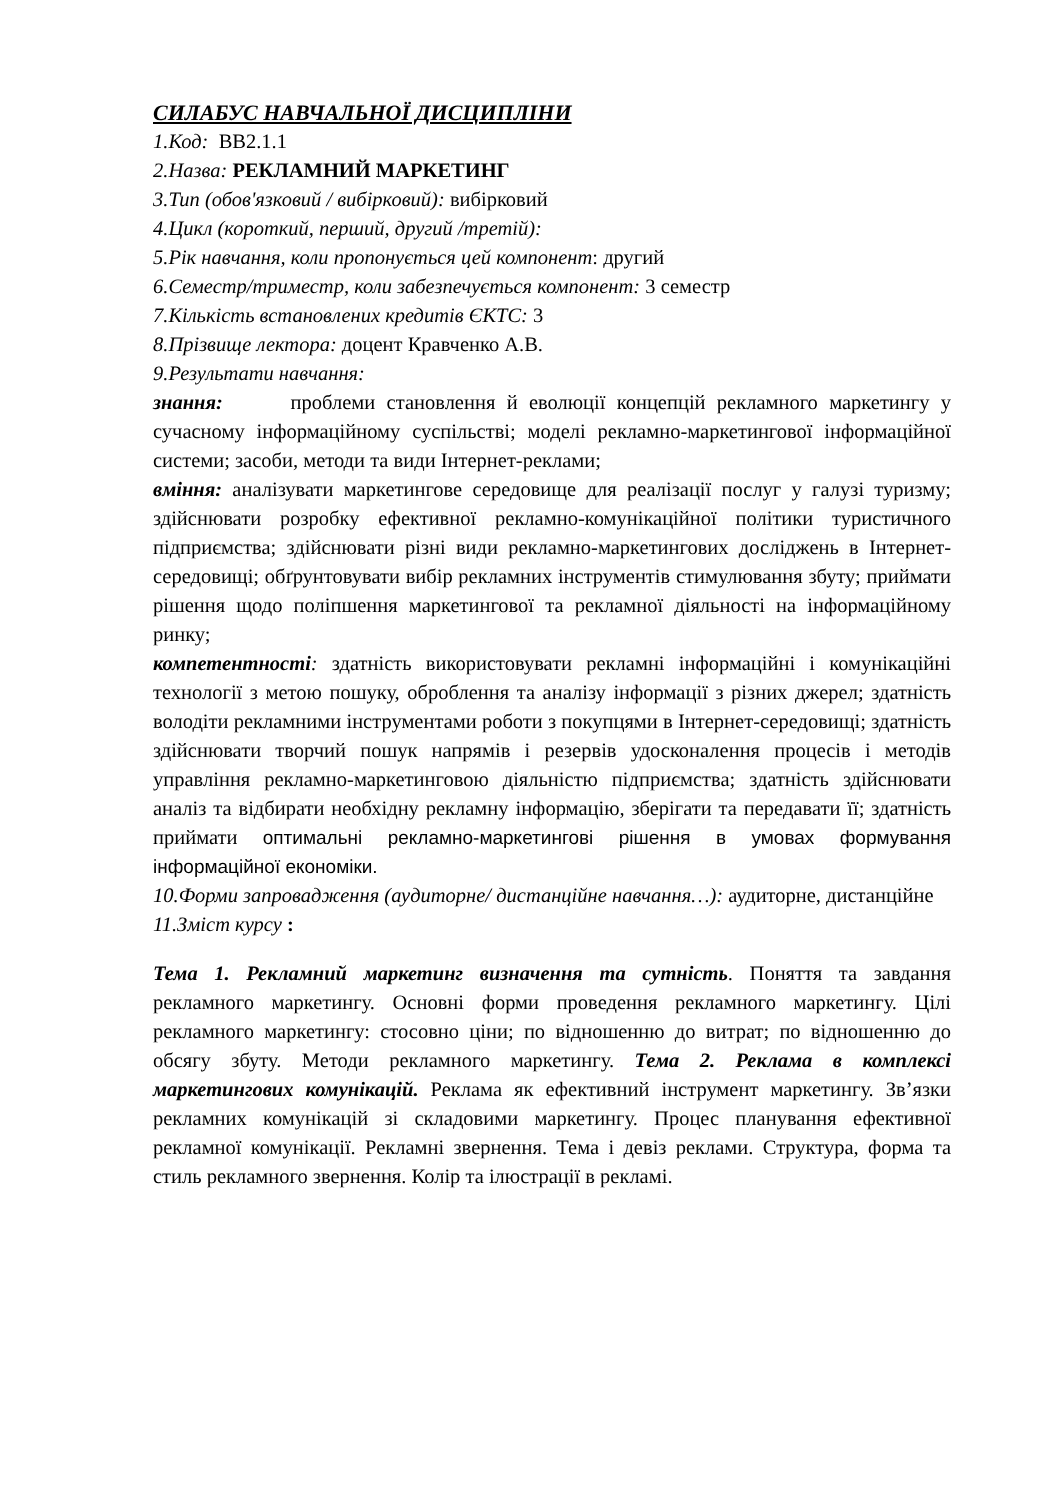СИЛАБУС НАВЧАЛЬНОЇ ДИСЦИПЛІНИ
1.Код: ВВ2.1.1
2.Назва: РЕКЛАМНИЙ МАРКЕТИНГ
3.Тип (обов'язковий / вибірковий): вибірковий
4.Цикл (короткий, перший, другий /третій):
5.Рік навчання, коли пропонується цей компонент: другий
6.Семестр/триместр, коли забезпечується компонент: 3 семестр
7.Кількість встановлених кредитів ЄКТС: 3
8.Прізвище лектора: доцент Кравченко А.В.
9.Результати навчання:
знання: проблеми становлення й еволюції концепцій рекламного маркетингу у сучасному інформаційному суспільстві; моделі рекламно-маркетингової інформаційної системи; засоби, методи та види Інтернет-реклами;
вміння: аналізувати маркетингове середовище для реалізації послуг у галузі туризму; здійснювати розробку ефективної рекламно-комунікаційної політики туристичного підприємства; здійснювати різні види рекламно-маркетингових досліджень в Інтернет-середовищі; обґрунтовувати вибір рекламних інструментів стимулювання збуту; приймати рішення щодо поліпшення маркетингової та рекламної діяльності на інформаційному ринку;
компетентності: здатність використовувати рекламні інформаційні і комунікаційні технології з метою пошуку, оброблення та аналізу інформації з різних джерел; здатність володіти рекламними інструментами роботи з покупцями в Інтернет-середовищі; здатність здійснювати творчий пошук напрямів і резервів удосконалення процесів і методів управління рекламно-маркетинговою діяльністю підприємства; здатність здійснювати аналіз та відбирати необхідну рекламну інформацію, зберігати та передавати її; здатність приймати оптимальні рекламно-маркетингові рішення в умовах формування інформаційної економіки.
10.Форми запровадження (аудиторне/ дистанційне навчання…): аудиторне, дистанційне
11.Зміст курсу :
Тема 1. Рекламний маркетинг визначення та сутність. Поняття та завдання рекламного маркетингу. Основні форми проведення рекламного маркетингу. Цілі рекламного маркетингу: стосовно ціни; по відношенню до витрат; по відношенню до обсягу збуту. Методи рекламного маркетингу. Тема 2. Реклама в комплексі маркетингових комунікацій. Реклама як ефективний інструмент маркетингу. Зв’язки рекламних комунікацій зі складовими маркетингу. Процес планування ефективної рекламної комунікації. Рекламні звернення. Тема і девіз реклами. Структура, форма та стиль рекламного звернення. Колір та ілюстрації в рекламі.